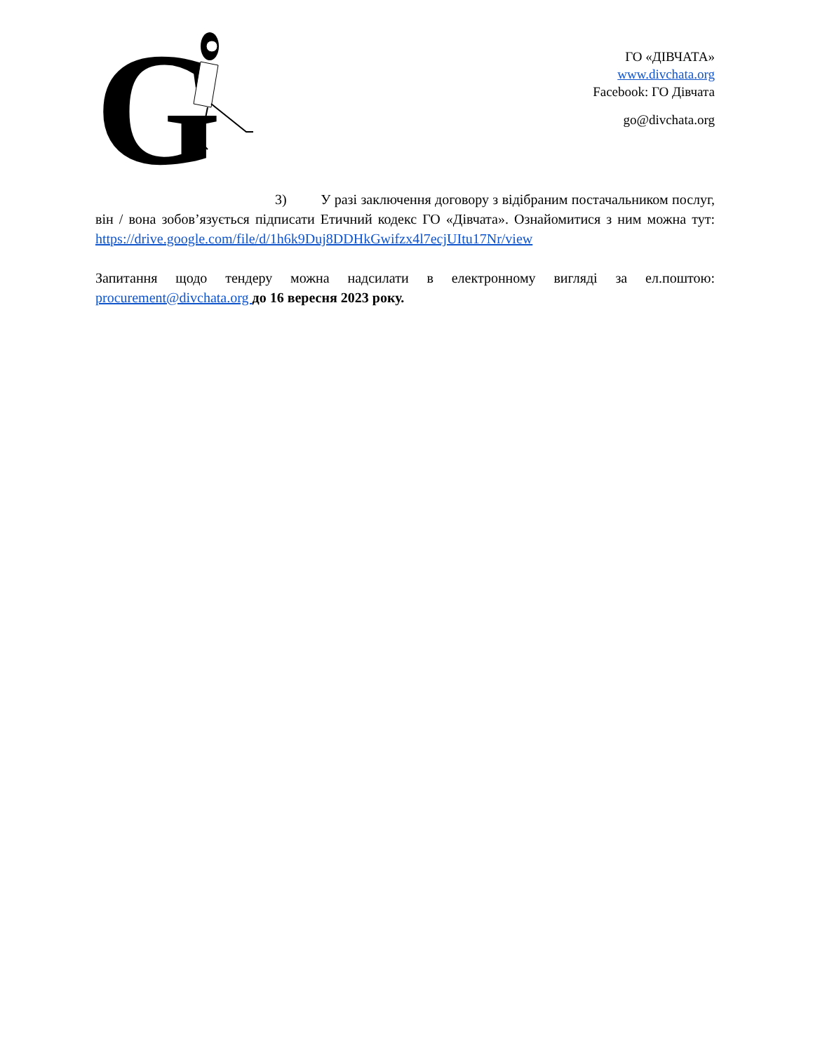G
ГО «ДІВЧАТА»
www.divchata.org
Facebook: ГО Дівчата
go@divchata.org
3) У разі заключення договору з відібраним постачальником послуг, він / вона зобов’язується підписати Етичний кодекс ГО «Дівчата». Ознайомитися з ним можна тут: https://drive.google.com/file/d/1h6k9Duj8DDHkGwifzx4l7ecjUItu17Nr/view
Запитання щодо тендеру можна надсилати в електронному вигляді за ел.поштою: procurement@divchata.org до 16 вересня 2023 року.